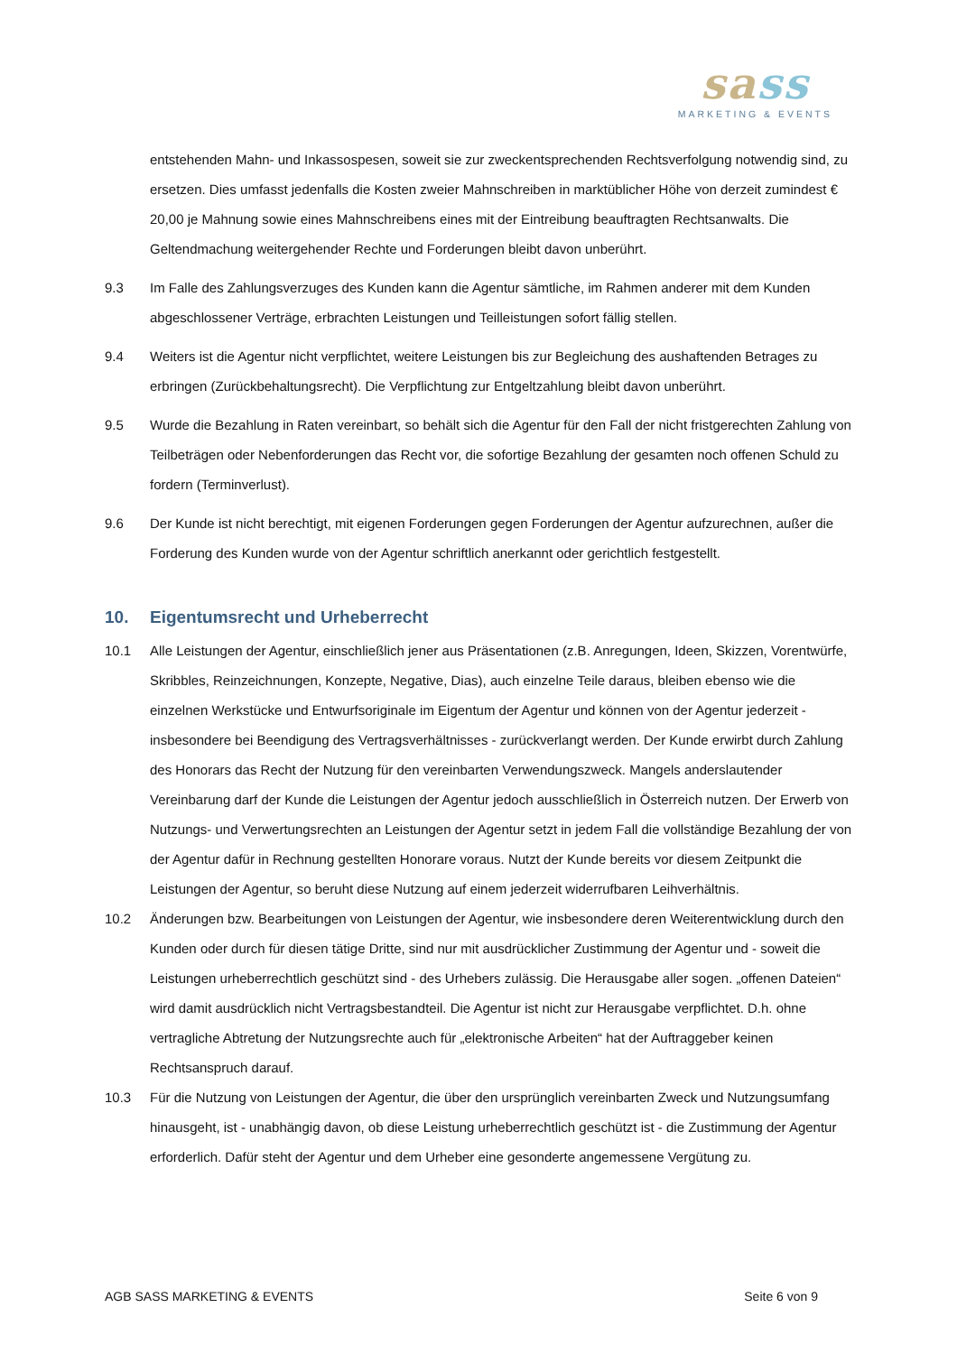sass
MARKETING & EVENTS
entstehenden Mahn- und Inkassospesen, soweit sie zur zweckentsprechenden Rechtsverfolgung notwendig sind, zu ersetzen. Dies umfasst jedenfalls die Kosten zweier Mahnschreiben in marktüblicher Höhe von derzeit zumindest € 20,00 je Mahnung sowie eines Mahnschreibens eines mit der Eintreibung beauftragten Rechtsanwalts. Die Geltendmachung weitergehender Rechte und Forderungen bleibt davon unberührt.
9.3 Im Falle des Zahlungsverzuges des Kunden kann die Agentur sämtliche, im Rahmen anderer mit dem Kunden abgeschlossener Verträge, erbrachten Leistungen und Teilleistungen sofort fällig stellen.
9.4 Weiters ist die Agentur nicht verpflichtet, weitere Leistungen bis zur Begleichung des aushaftenden Betrages zu erbringen (Zurückbehaltungsrecht). Die Verpflichtung zur Entgeltzahlung bleibt davon unberührt.
9.5 Wurde die Bezahlung in Raten vereinbart, so behält sich die Agentur für den Fall der nicht fristgerechten Zahlung von Teilbeträgen oder Nebenforderungen das Recht vor, die sofortige Bezahlung der gesamten noch offenen Schuld zu fordern (Terminverlust).
9.6 Der Kunde ist nicht berechtigt, mit eigenen Forderungen gegen Forderungen der Agentur aufzurechnen, außer die Forderung des Kunden wurde von der Agentur schriftlich anerkannt oder gerichtlich festgestellt.
10. Eigentumsrecht und Urheberrecht
10.1 Alle Leistungen der Agentur, einschließlich jener aus Präsentationen (z.B. Anregungen, Ideen, Skizzen, Vorentwürfe, Skribbles, Reinzeichnungen, Konzepte, Negative, Dias), auch einzelne Teile daraus, bleiben ebenso wie die einzelnen Werkstücke und Entwurfsoriginale im Eigentum der Agentur und können von der Agentur jederzeit - insbesondere bei Beendigung des Vertragsverhältnisses - zurückverlangt werden. Der Kunde erwirbt durch Zahlung des Honorars das Recht der Nutzung für den vereinbarten Verwendungszweck. Mangels anderslautender Vereinbarung darf der Kunde die Leistungen der Agentur jedoch ausschließlich in Österreich nutzen. Der Erwerb von Nutzungs- und Verwertungsrechten an Leistungen der Agentur setzt in jedem Fall die vollständige Bezahlung der von der Agentur dafür in Rechnung gestellten Honorare voraus. Nutzt der Kunde bereits vor diesem Zeitpunkt die Leistungen der Agentur, so beruht diese Nutzung auf einem jederzeit widerrufbaren Leihverhältnis.
10.2 Änderungen bzw. Bearbeitungen von Leistungen der Agentur, wie insbesondere deren Weiterentwicklung durch den Kunden oder durch für diesen tätige Dritte, sind nur mit ausdrücklicher Zustimmung der Agentur und - soweit die Leistungen urheberrechtlich geschützt sind - des Urhebers zulässig. Die Herausgabe aller sogen. „offenen Dateien“ wird damit ausdrücklich nicht Vertragsbestandteil. Die Agentur ist nicht zur Herausgabe verpflichtet. D.h. ohne vertragliche Abtretung der Nutzungsrechte auch für „elektronische Arbeiten“ hat der Auftraggeber keinen Rechtsanspruch darauf.
10.3 Für die Nutzung von Leistungen der Agentur, die über den ursprünglich vereinbarten Zweck und Nutzungsumfang hinausgeht, ist - unabhängig davon, ob diese Leistung urheberrechtlich geschützt ist - die Zustimmung der Agentur erforderlich. Dafür steht der Agentur und dem Urheber eine gesonderte angemessene Vergütung zu.
AGB SASS MARKETING & EVENTS Seite 6 von 9